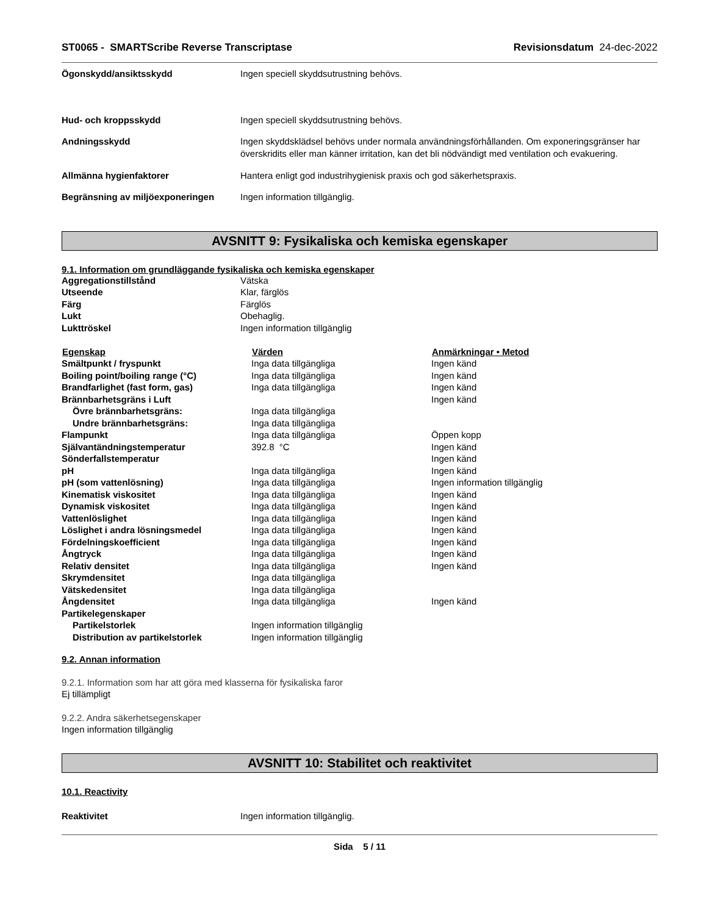ST0065 - SMARTScribe Reverse Transcriptase
Revisionsdatum 24-dec-2022
| Ögonskydd/ansiktsskydd | Ingen speciell skyddsutrustning behövs. |
| Hud- och kroppsskydd | Ingen speciell skyddsutrustning behövs. |
| Andningsskydd | Ingen skyddsklädsel behövs under normala användningsförhållanden. Om exponeringsgränser har överskridits eller man känner irritation, kan det bli nödvändigt med ventilation och evakuering. |
| Allmänna hygienfaktorer | Hantera enligt god industrihygienisk praxis och god säkerhetspraxis. |
| Begränsning av miljöexponeringen | Ingen information tillgänglig. |
AVSNITT 9: Fysikaliska och kemiska egenskaper
9.1. Information om grundläggande fysikaliska och kemiska egenskaper
| Aggregationstillstånd | Vätska |
| Utseende | Klar, färglös |
| Färg | Färglös |
| Lukt | Obehaglig. |
| Lukttröskel | Ingen information tillgänglig |
| Egenskap | Värden | Anmärkningar • Metod |
| --- | --- | --- |
| Smältpunkt / fryspunkt | Inga data tillgängliga | Ingen känd |
| Boiling point/boiling range (°C) | Inga data tillgängliga | Ingen känd |
| Brandfarlighet (fast form, gas) | Inga data tillgängliga | Ingen känd |
| Brännbarhetsgräns i Luft | | Ingen känd |
| Övre brännbarhetsgräns: | Inga data tillgängliga | |
| Undre brännbarhetsgräns: | Inga data tillgängliga | |
| Flampunkt | Inga data tillgängliga | Öppen kopp |
| Självantändningstemperatur | 392.8 °C | Ingen känd |
| Sönderfallstemperatur | | Ingen känd |
| pH | Inga data tillgängliga | Ingen känd |
| pH (som vattenlösning) | Inga data tillgängliga | Ingen information tillgänglig |
| Kinematisk viskositet | Inga data tillgängliga | Ingen känd |
| Dynamisk viskositet | Inga data tillgängliga | Ingen känd |
| Vattenlöslighet | Inga data tillgängliga | Ingen känd |
| Löslighet i andra lösningsmedel | Inga data tillgängliga | Ingen känd |
| Fördelningskoefficient | Inga data tillgängliga | Ingen känd |
| Ångtryck | Inga data tillgängliga | Ingen känd |
| Relativ densitet | Inga data tillgängliga | Ingen känd |
| Skrymdensitet | Inga data tillgängliga | |
| Vätskedensitet | Inga data tillgängliga | |
| Ångdensitet | Inga data tillgängliga | Ingen känd |
| Partikelegenskaper | | |
| Partikelstorlek | Ingen information tillgänglig | |
| Distribution av partikelstorlek | Ingen information tillgänglig | |
9.2. Annan information
9.2.1. Information som har att göra med klasserna för fysikaliska faror
Ej tillämpligt
9.2.2. Andra säkerhetsegenskaper
Ingen information tillgänglig
AVSNITT 10: Stabilitet och reaktivitet
10.1. Reactivity
| Reaktivitet | Ingen information tillgänglig. |
Sida 5 / 11